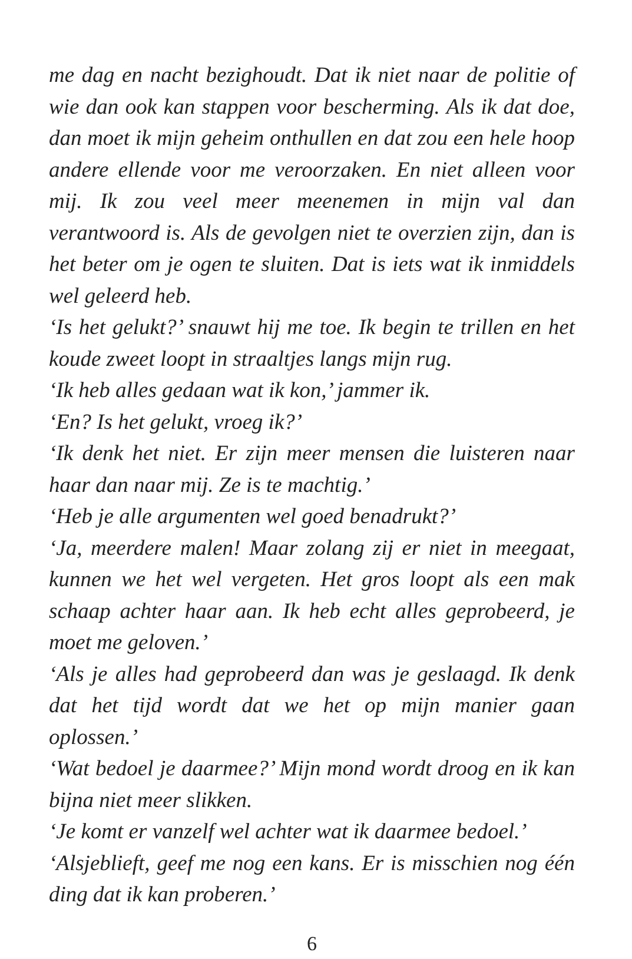me dag en nacht bezighoudt. Dat ik niet naar de politie of wie dan ook kan stappen voor bescherming. Als ik dat doe, dan moet ik mijn geheim onthullen en dat zou een hele hoop andere ellende voor me veroorzaken. En niet alleen voor mij. Ik zou veel meer meenemen in mijn val dan verantwoord is. Als de gevolgen niet te overzien zijn, dan is het beter om je ogen te sluiten. Dat is iets wat ik inmiddels wel geleerd heb.
‘Is het gelukt?’ snauwt hij me toe. Ik begin te trillen en het koude zweet loopt in straaltjes langs mijn rug.
‘Ik heb alles gedaan wat ik kon,’ jammer ik.
‘En? Is het gelukt, vroeg ik?’
‘Ik denk het niet. Er zijn meer mensen die luisteren naar haar dan naar mij. Ze is te machtig.’
‘Heb je alle argumenten wel goed benadrukt?’
‘Ja, meerdere malen! Maar zolang zij er niet in meegaat, kunnen we het wel vergeten. Het gros loopt als een mak schaap achter haar aan. Ik heb echt alles geprobeerd, je moet me geloven.’
‘Als je alles had geprobeerd dan was je geslaagd. Ik denk dat het tijd wordt dat we het op mijn manier gaan oplossen.’
‘Wat bedoel je daarmee?’ Mijn mond wordt droog en ik kan bijna niet meer slikken.
‘Je komt er vanzelf wel achter wat ik daarmee bedoel.’
‘Alsjeblieft, geef me nog een kans. Er is misschien nog één ding dat ik kan proberen.’
6